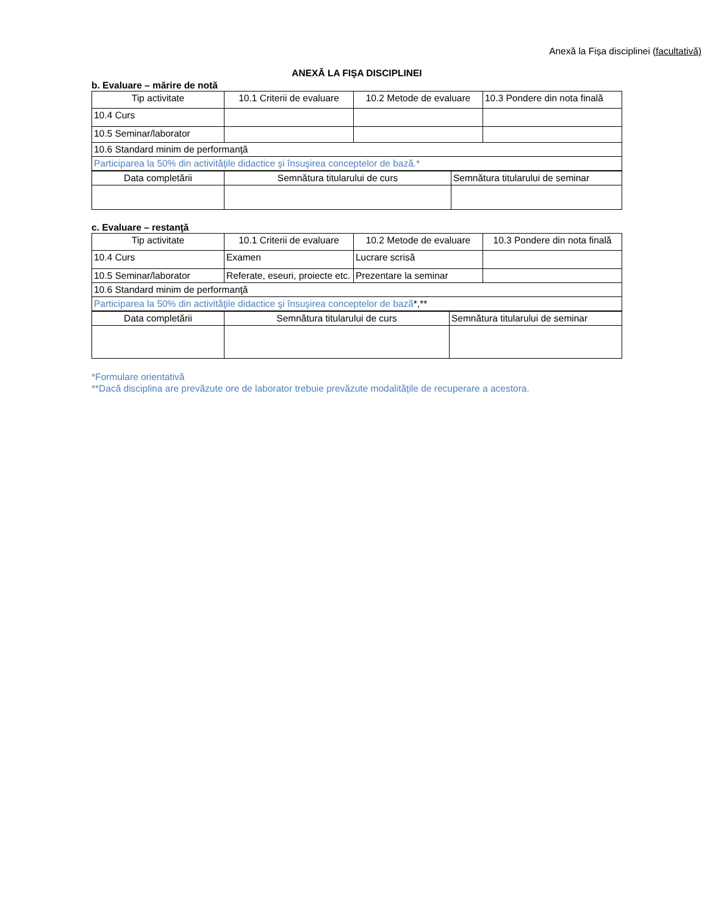Anexă la Fișa disciplinei (facultativă)
ANEXĂ LA FIŞA DISCIPLINEI
b. Evaluare – mărire de notă
| Tip activitate | 10.1 Criterii de evaluare | 10.2 Metode de evaluare | 10.3 Pondere din nota finală |
| 10.4 Curs | | | |
| 10.5 Seminar/laborator | | | |
| 10.6 Standard minim de performanţă | | | |
| Participarea la 50% din activităţile didactice şi însuşirea conceptelor de bază.* | | | |
| Data completării | Semnătura titularului de curs | Semnătura titularului de seminar |
c. Evaluare – restanţă
| Tip activitate | 10.1 Criterii de evaluare | 10.2 Metode de evaluare | 10.3 Pondere din nota finală |
| 10.4 Curs | Examen | Lucrare scrisă | |
| 10.5 Seminar/laborator | Referate, eseuri, proiecte etc. | Prezentare la seminar | |
| 10.6 Standard minim de performanţă | | | |
| Participarea la 50% din activităţile didactice şi însuşirea conceptelor de bază *,** | | | |
| Data completării | Semnătura titularului de curs | Semnătura titularului de seminar |
*Formulare orientativă
**Dacă disciplina are prevăzute ore de laborator trebuie prevăzute modalitățile de recuperare a acestora.